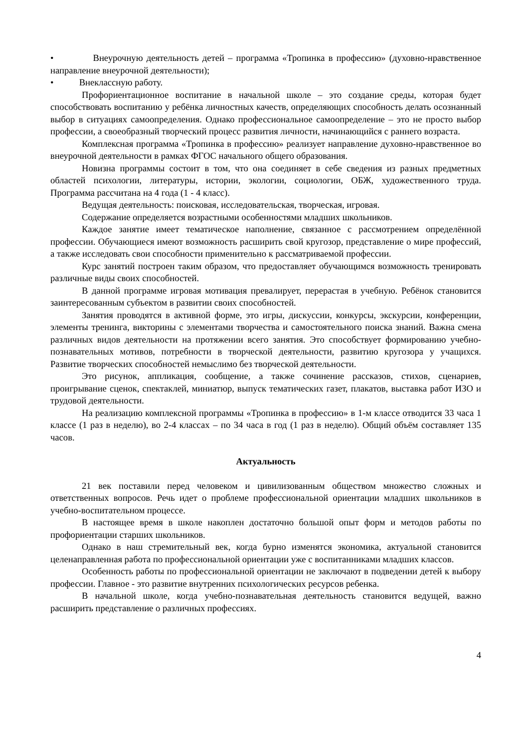• Внеурочную деятельность детей – программа «Тропинка в профессию» (духовно-нравственное направление внеурочной деятельности);
• Внеклассную работу.
Профориентационное воспитание в начальной школе – это создание среды, которая будет способствовать воспитанию у ребёнка личностных качеств, определяющих способность делать осознанный выбор в ситуациях самоопределения. Однако профессиональное самоопределение – это не просто выбор профессии, а своеобразный творческий процесс развития личности, начинающийся с раннего возраста.
Комплексная программа «Тропинка в профессию» реализует направление духовно-нравственное во внеурочной деятельности в рамках ФГОС начального общего образования.
Новизна программы состоит в том, что она соединяет в себе сведения из разных предметных областей психологии, литературы, истории, экологии, социологии, ОБЖ, художественного труда. Программа рассчитана на 4 года (1 - 4 класс).
Ведущая деятельность: поисковая, исследовательская, творческая, игровая.
Содержание определяется возрастными особенностями младших школьников.
Каждое занятие имеет тематическое наполнение, связанное с рассмотрением определённой профессии. Обучающиеся имеют возможность расширить свой кругозор, представление о мире профессий, а также исследовать свои способности применительно к рассматриваемой профессии.
Курс занятий построен таким образом, что предоставляет обучающимся возможность тренировать различные виды своих способностей.
В данной программе игровая мотивация превалирует, перерастая в учебную. Ребёнок становится заинтересованным субъектом в развитии своих способностей.
Занятия проводятся в активной форме, это игры, дискуссии, конкурсы, экскурсии, конференции, элементы тренинга, викторины с элементами творчества и самостоятельного поиска знаний. Важна смена различных видов деятельности на протяжении всего занятия. Это способствует формированию учебно-познавательных мотивов, потребности в творческой деятельности, развитию кругозора у учащихся. Развитие творческих способностей немыслимо без творческой деятельности.
Это рисунок, аппликация, сообщение, а также сочинение рассказов, стихов, сценариев, проигрывание сценок, спектаклей, миниатюр, выпуск тематических газет, плакатов, выставка работ ИЗО и трудовой деятельности.
На реализацию комплексной программы «Тропинка в профессию» в 1-м классе отводится 33 часа 1 классе (1 раз в неделю), во 2-4 классах – по 34 часа в год (1 раз в неделю). Общий объём составляет 135 часов.
Актуальность
21 век поставили перед человеком и цивилизованным обществом множество сложных и ответственных вопросов. Речь идет о проблеме профессиональной ориентации младших школьников в учебно-воспитательном процессе.
В настоящее время в школе накоплен достаточно большой опыт форм и методов работы по профориентации старших школьников.
Однако в наш стремительный век, когда бурно изменятся экономика, актуальной становится целенаправленная работа по профессиональной ориентации уже с воспитанниками младших классов.
Особенность работы по профессиональной ориентации не заключают в подведении детей к выбору профессии. Главное - это развитие внутренних психологических ресурсов ребенка.
В начальной школе, когда учебно-познавательная деятельность становится ведущей, важно расширить представление о различных профессиях.
4